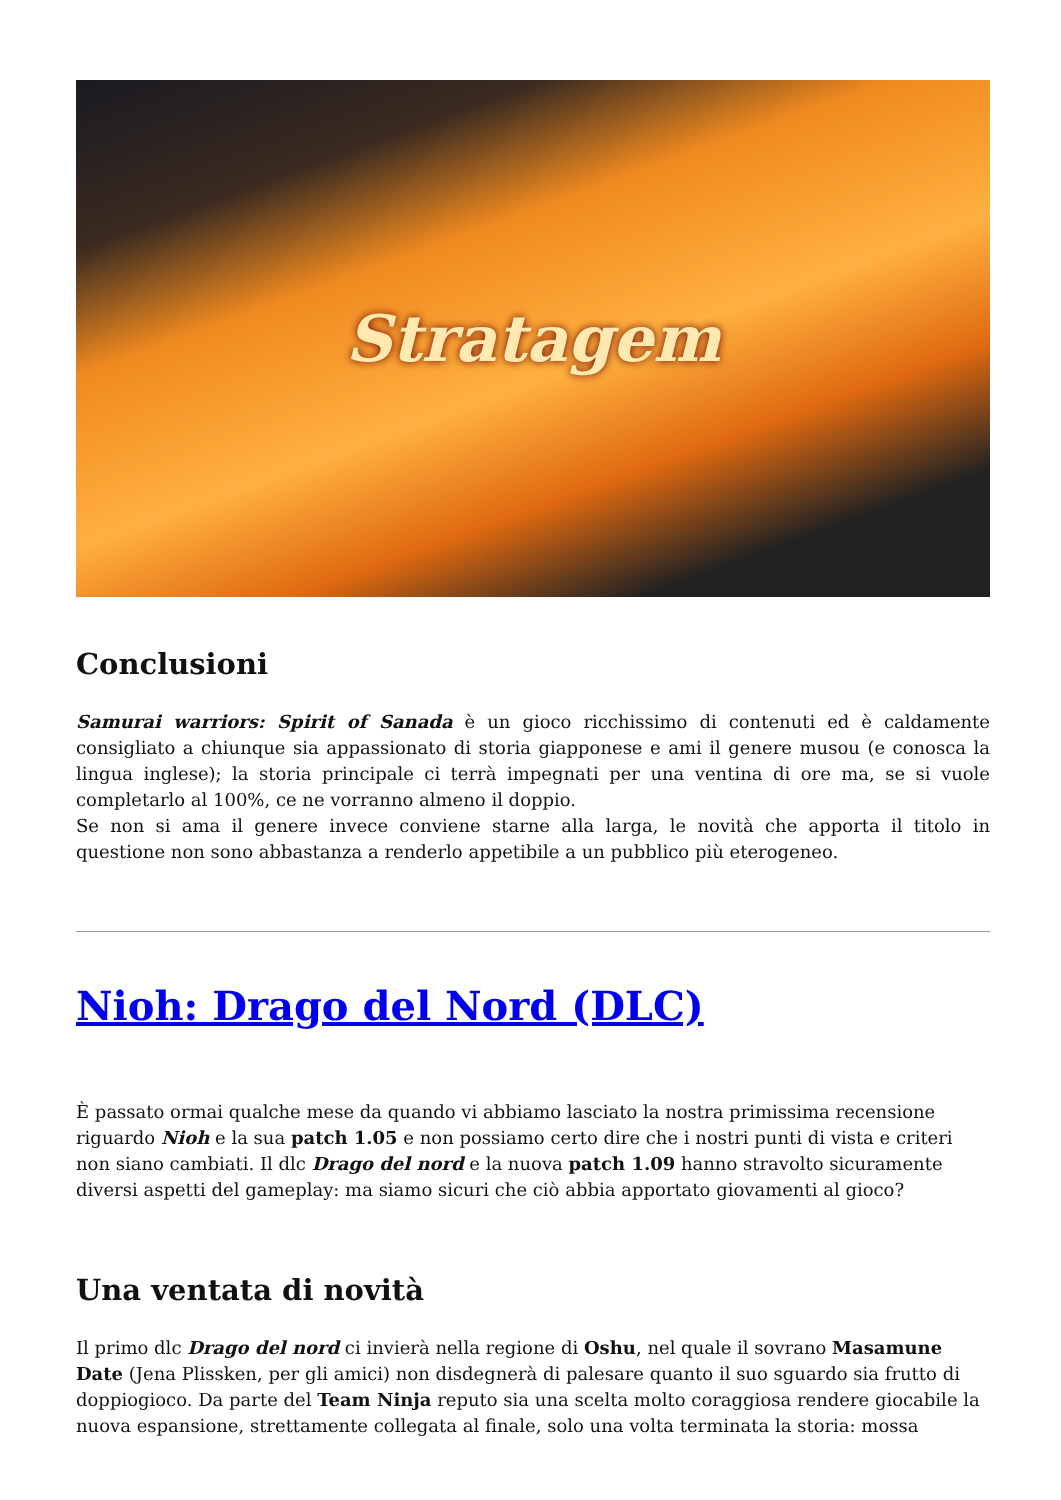Stratagem
Conclusioni
Samurai warriors: Spirit of Sanada è un gioco ricchissimo di contenuti ed è caldamente consigliato a chiunque sia appassionato di storia giapponese e ami il genere musou (e conosca la lingua inglese); la storia principale ci terrà impegnati per una ventina di ore ma, se si vuole completarlo al 100%, ce ne vorranno almeno il doppio.
Se non si ama il genere invece conviene starne alla larga, le novità che apporta il titolo in questione non sono abbastanza a renderlo appetibile a un pubblico più eterogeneo.
Nioh: Drago del Nord (DLC)
È passato ormai qualche mese da quando vi abbiamo lasciato la nostra primissima recensione riguardo Nioh e la sua patch 1.05 e non possiamo certo dire che i nostri punti di vista e criteri non siano cambiati. Il dlc Drago del nord e la nuova patch 1.09 hanno stravolto sicuramente diversi aspetti del gameplay: ma siamo sicuri che ciò abbia apportato giovamenti al gioco?
Una ventata di novità
Il primo dlc Drago del nord ci invierà nella regione di Oshu, nel quale il sovrano Masamune Date (Jena Plissken, per gli amici) non disdegnerà di palesare quanto il suo sguardo sia frutto di doppiogioco. Da parte del Team Ninja reputo sia una scelta molto coraggiosa rendere giocabile la nuova espansione, strettamente collegata al finale, solo una volta terminata la storia: mossa